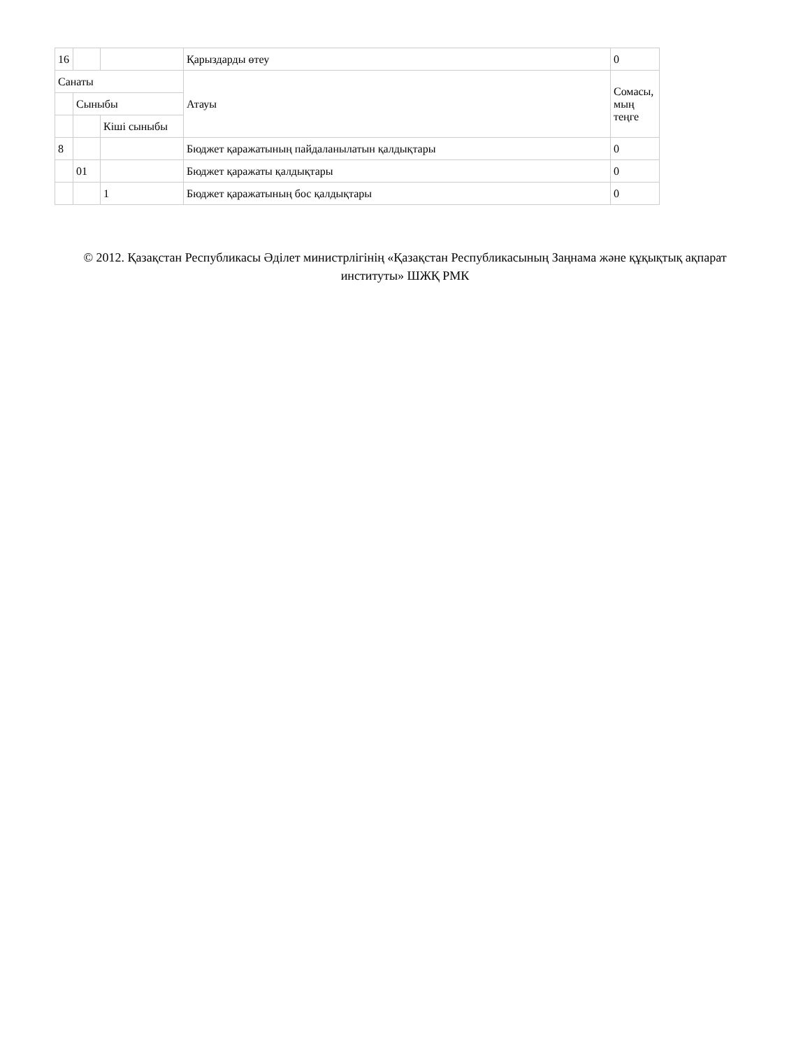| 16 | | | Қарыздарды өтеу | 0 |
| Санаты | | | Атауы | Сомасы, мың теңге |
| | Сыныбы | | | |
| | | Кіші сыныбы | | |
| 8 | | | Бюджет қаражатының пайдаланылатын қалдықтары | 0 |
| | 01 | | Бюджет қаражаты қалдықтары | 0 |
| | | 1 | Бюджет қаражатының бос қалдықтары | 0 |
© 2012. Қазақстан Республикасы Әділет министрлігінің «Қазақстан Республикасының Заңнама және құқықтық ақпарат институты» ШЖҚ РМК